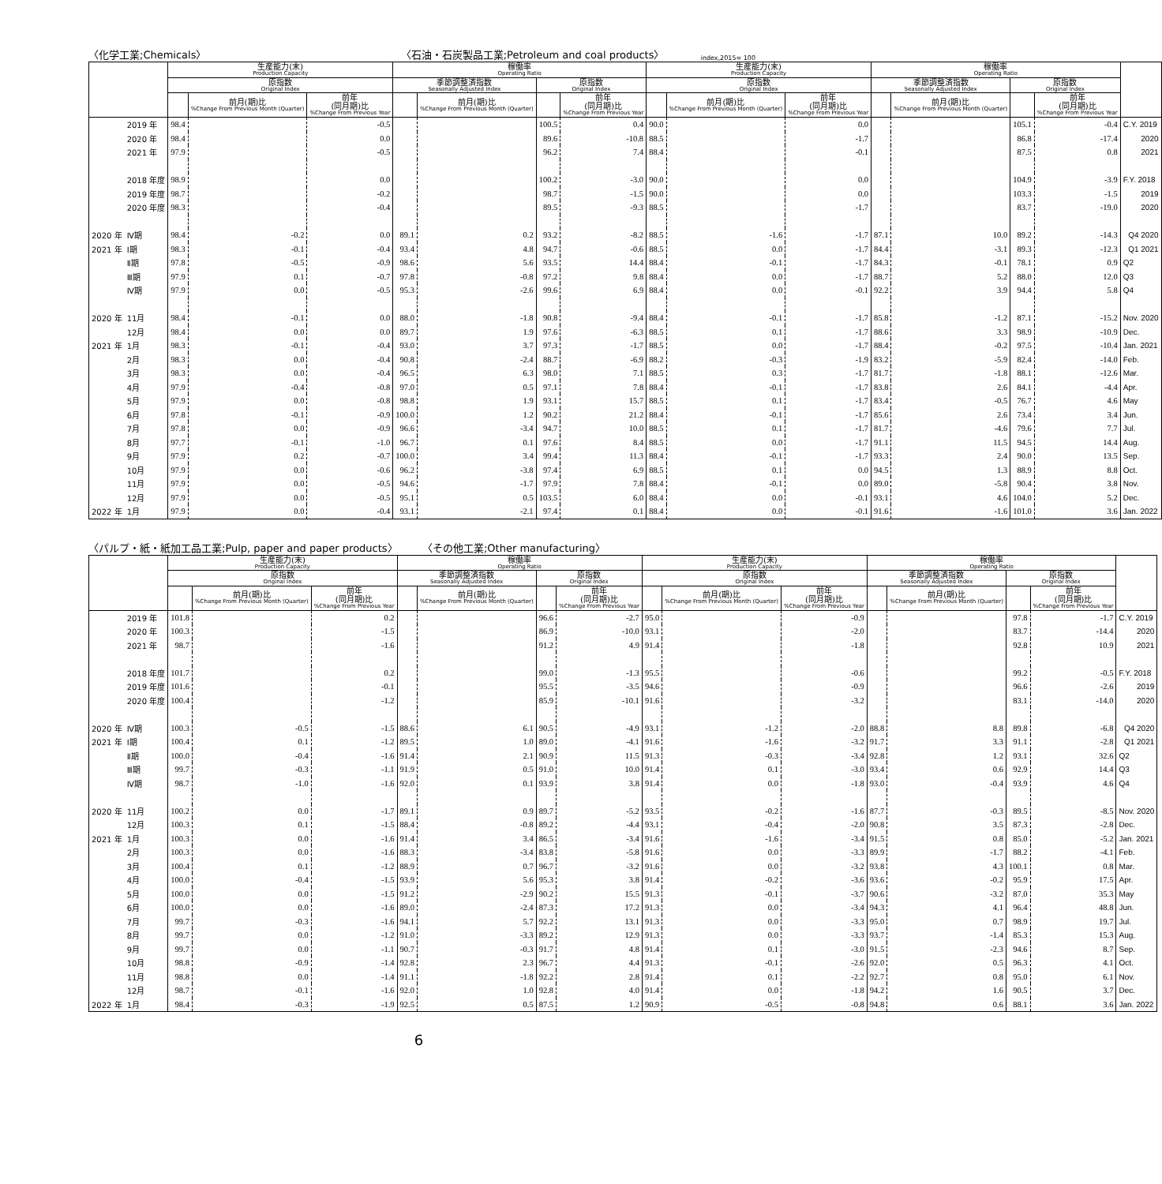〈化学工業;Chemicals〉 〈石油・石炭製品工業;Petroleum and coal products〉 index,2015= 100
| | | 生産能力(末) Production Capacity | | | 稼働率 Operating Ratio | | | | 生産能力(末) Production Capacity | | | 稼働率 Operating Ratio | | | | |
| --- | --- | --- | --- | --- | --- | --- | --- | --- | --- | --- | --- | --- | --- | --- | --- | --- |
| | | 原指数 Original Index | | | 季節調整済指数 Seasonally Adjusted Index | | 原指数 Original Index | | 原指数 Original Index | | | 季節調整済指数 Seasonally Adjusted Index | | 原指数 Original Index | | |
| | | | 前月(期)比 %Change From Previous Month (Quarter) | 前年 (同月期)比 %Change From Previous Year | | 前月(期)比 %Change From Previous Month (Quarter) | | 前年 (同月期)比 %Change From Previous Year | | 前月(期)比 %Change From Previous Month (Quarter) | 前年 (同月期)比 %Change From Previous Year | | 前月(期)比 %Change From Previous Month (Quarter) | | 前年 (同月期)比 %Change From Previous Year | |
| | 2019 年 | 98.4 | | -0.5 | | | 100.5 | 0.4 | 90.0 | | 0.0 | | | 105.1 | -0.4 | C.Y. 2019 |
| | 2020 年 | 98.4 | | 0.0 | | | 89.6 | -10.8 | 88.5 | | -1.7 | | | 86.8 | -17.4 | 2020 |
| | 2021 年 | 97.9 | | -0.5 | | | 96.2 | 7.4 | 88.4 | | -0.1 | | | 87.5 | 0.8 | 2021 |
| | 2018 年度 | 98.9 | | 0.0 | | | 100.2 | -3.0 | 90.0 | | 0.0 | | | 104.9 | -3.9 | F.Y. 2018 |
| | 2019 年度 | 98.7 | | -0.2 | | | 98.7 | -1.5 | 90.0 | | 0.0 | | | 103.3 | -1.5 | 2019 |
| | 2020 年度 | 98.3 | | -0.4 | | | 89.5 | -9.3 | 88.5 | | -1.7 | | | 83.7 | -19.0 | 2020 |
| 2020 年 | Ⅳ期 | 98.4 | -0.2 | 0.0 | 89.1 | 0.2 | 93.2 | -8.2 | 88.5 | -1.6 | -1.7 | 87.1 | 10.0 | 89.2 | -14.3 | Q4 2020 |
| 2021 年 | Ⅰ期 | 98.3 | -0.1 | -0.4 | 93.4 | 4.8 | 94.7 | -0.6 | 88.5 | 0.0 | -1.7 | 84.4 | -3.1 | 89.3 | -12.3 | Q1 2021 |
| | Ⅱ期 | 97.8 | -0.5 | -0.9 | 98.6 | 5.6 | 93.5 | 14.4 | 88.4 | -0.1 | -1.7 | 84.3 | -0.1 | 78.1 | 0.9 | Q2 |
| | Ⅲ期 | 97.9 | 0.1 | -0.7 | 97.8 | -0.8 | 97.2 | 9.8 | 88.4 | 0.0 | -1.7 | 88.7 | 5.2 | 88.0 | 12.0 | Q3 |
| | Ⅳ期 | 97.9 | 0.0 | -0.5 | 95.3 | -2.6 | 99.6 | 6.9 | 88.4 | 0.0 | -0.1 | 92.2 | 3.9 | 94.4 | 5.8 | Q4 |
| 2020 年 | 11月 | 98.4 | -0.1 | 0.0 | 88.0 | -1.8 | 90.8 | -9.4 | 88.4 | -0.1 | -1.7 | 85.8 | -1.2 | 87.1 | -15.2 | Nov. 2020 |
| | 12月 | 98.4 | 0.0 | 0.0 | 89.7 | 1.9 | 97.6 | -6.3 | 88.5 | 0.1 | -1.7 | 88.6 | 3.3 | 98.9 | -10.9 | Dec. |
| 2021 年 | 1月 | 98.3 | -0.1 | -0.4 | 93.0 | 3.7 | 97.3 | -1.7 | 88.5 | 0.0 | -1.7 | 88.4 | -0.2 | 97.5 | -10.4 | Jan. 2021 |
| | 2月 | 98.3 | 0.0 | -0.4 | 90.8 | -2.4 | 88.7 | -6.9 | 88.2 | -0.3 | -1.9 | 83.2 | -5.9 | 82.4 | -14.0 | Feb. |
| | 3月 | 98.3 | 0.0 | -0.4 | 96.5 | 6.3 | 98.0 | 7.1 | 88.5 | 0.3 | -1.7 | 81.7 | -1.8 | 88.1 | -12.6 | Mar. |
| | 4月 | 97.9 | -0.4 | -0.8 | 97.0 | 0.5 | 97.1 | 7.8 | 88.4 | -0.1 | -1.7 | 83.8 | 2.6 | 84.1 | -4.4 | Apr. |
| | 5月 | 97.9 | 0.0 | -0.8 | 98.8 | 1.9 | 93.1 | 15.7 | 88.5 | 0.1 | -1.7 | 83.4 | -0.5 | 76.7 | 4.6 | May |
| | 6月 | 97.8 | -0.1 | -0.9 | 100.0 | 1.2 | 90.2 | 21.2 | 88.4 | -0.1 | -1.7 | 85.6 | 2.6 | 73.4 | 3.4 | Jun. |
| | 7月 | 97.8 | 0.0 | -0.9 | 96.6 | -3.4 | 94.7 | 10.0 | 88.5 | 0.1 | -1.7 | 81.7 | -4.6 | 79.6 | 7.7 | Jul. |
| | 8月 | 97.7 | -0.1 | -1.0 | 96.7 | 0.1 | 97.6 | 8.4 | 88.5 | 0.0 | -1.7 | 91.1 | 11.5 | 94.5 | 14.4 | Aug. |
| | 9月 | 97.9 | 0.2 | -0.7 | 100.0 | 3.4 | 99.4 | 11.3 | 88.4 | -0.1 | -1.7 | 93.3 | 2.4 | 90.0 | 13.5 | Sep. |
| | 10月 | 97.9 | 0.0 | -0.6 | 96.2 | -3.8 | 97.4 | 6.9 | 88.5 | 0.1 | 0.0 | 94.5 | 1.3 | 88.9 | 8.8 | Oct. |
| | 11月 | 97.9 | 0.0 | -0.5 | 94.6 | -1.7 | 97.9 | 7.8 | 88.4 | -0.1 | 0.0 | 89.0 | -5.8 | 90.4 | 3.8 | Nov. |
| | 12月 | 97.9 | 0.0 | -0.5 | 95.1 | 0.5 | 103.5 | 6.0 | 88.4 | 0.0 | -0.1 | 93.1 | 4.6 | 104.0 | 5.2 | Dec. |
| 2022 年 | 1月 | 97.9 | 0.0 | -0.4 | 93.1 | -2.1 | 97.4 | 0.1 | 88.4 | 0.0 | -0.1 | 91.6 | -1.6 | 101.0 | 3.6 | Jan. 2022 |
〈パルプ・紙・紙加工品工業;Pulp, paper and paper products〉 〈その他工業;Other manufacturing〉
| | | 生産能力(末) Production Capacity | | | 稼働率 Operating Ratio | | | | 生産能力(末) Production Capacity | | | 稼働率 Operating Ratio | | | | |
| --- | --- | --- | --- | --- | --- | --- | --- | --- | --- | --- | --- | --- | --- | --- | --- | --- |
| | | 原指数 Original Index | | | 季節調整済指数 Seasonally Adjusted Index | | 原指数 Original Index | | 原指数 Original Index | | | 季節調整済指数 Seasonally Adjusted Index | | 原指数 Original Index | | |
| | | | 前月(期)比 %Change From Previous Month (Quarter) | 前年 (同月期)比 %Change From Previous Year | | 前月(期)比 %Change From Previous Month (Quarter) | | 前年 (同月期)比 %Change From Previous Year | | 前月(期)比 %Change From Previous Month (Quarter) | 前年 (同月期)比 %Change From Previous Year | | 前月(期)比 %Change From Previous Month (Quarter) | | 前年 (同月期)比 %Change From Previous Year | |
| | 2019 年 | 101.8 | | 0.2 | | | 96.6 | -2.7 | 95.0 | | -0.9 | | | 97.8 | -1.7 | C.Y. 2019 |
| | 2020 年 | 100.3 | | -1.5 | | | 86.9 | -10.0 | 93.1 | | -2.0 | | | 83.7 | -14.4 | 2020 |
| | 2021 年 | 98.7 | | -1.6 | | | 91.2 | 4.9 | 91.4 | | -1.8 | | | 92.8 | 10.9 | 2021 |
| | 2018 年度 | 101.7 | | 0.2 | | | 99.0 | -1.3 | 95.5 | | -0.6 | | | 99.2 | -0.5 | F.Y. 2018 |
| | 2019 年度 | 101.6 | | -0.1 | | | 95.5 | -3.5 | 94.6 | | -0.9 | | | 96.6 | -2.6 | 2019 |
| | 2020 年度 | 100.4 | | -1.2 | | | 85.9 | -10.1 | 91.6 | | -3.2 | | | 83.1 | -14.0 | 2020 |
| 2020 年 | Ⅳ期 | 100.3 | -0.5 | -1.5 | 88.6 | 6.1 | 90.5 | -4.9 | 93.1 | -1.2 | -2.0 | 88.8 | 8.8 | 89.8 | -6.8 | Q4 2020 |
| 2021 年 | Ⅰ期 | 100.4 | 0.1 | -1.2 | 89.5 | 1.0 | 89.0 | -4.1 | 91.6 | -1.6 | -3.2 | 91.7 | 3.3 | 91.1 | -2.8 | Q1 2021 |
| | Ⅱ期 | 100.0 | -0.4 | -1.6 | 91.4 | 2.1 | 90.9 | 11.5 | 91.3 | -0.3 | -3.4 | 92.8 | 1.2 | 93.1 | 32.6 | Q2 |
| | Ⅲ期 | 99.7 | -0.3 | -1.1 | 91.9 | 0.5 | 91.0 | 10.0 | 91.4 | 0.1 | -3.0 | 93.4 | 0.6 | 92.9 | 14.4 | Q3 |
| | Ⅳ期 | 98.7 | -1.0 | -1.6 | 92.0 | 0.1 | 93.9 | 3.8 | 91.4 | 0.0 | -1.8 | 93.0 | -0.4 | 93.9 | 4.6 | Q4 |
| 2020 年 | 11月 | 100.2 | 0.0 | -1.7 | 89.1 | 0.9 | 89.7 | -5.2 | 93.5 | -0.2 | -1.6 | 87.7 | -0.3 | 89.5 | -8.5 | Nov. 2020 |
| | 12月 | 100.3 | 0.1 | -1.5 | 88.4 | -0.8 | 89.2 | -4.4 | 93.1 | -0.4 | -2.0 | 90.8 | 3.5 | 87.3 | -2.8 | Dec. |
| 2021 年 | 1月 | 100.3 | 0.0 | -1.6 | 91.4 | 3.4 | 86.5 | -3.4 | 91.6 | -1.6 | -3.4 | 91.5 | 0.8 | 85.0 | -5.2 | Jan. 2021 |
| | 2月 | 100.3 | 0.0 | -1.6 | 88.3 | -3.4 | 83.8 | -5.8 | 91.6 | 0.0 | -3.3 | 89.9 | -1.7 | 88.2 | -4.1 | Feb. |
| | 3月 | 100.4 | 0.1 | -1.2 | 88.9 | 0.7 | 96.7 | -3.2 | 91.6 | 0.0 | -3.2 | 93.8 | 4.3 | 100.1 | 0.8 | Mar. |
| | 4月 | 100.0 | -0.4 | -1.5 | 93.9 | 5.6 | 95.3 | 3.8 | 91.4 | -0.2 | -3.6 | 93.6 | -0.2 | 95.9 | 17.5 | Apr. |
| | 5月 | 100.0 | 0.0 | -1.5 | 91.2 | -2.9 | 90.2 | 15.5 | 91.3 | -0.1 | -3.7 | 90.6 | -3.2 | 87.0 | 35.3 | May |
| | 6月 | 100.0 | 0.0 | -1.6 | 89.0 | -2.4 | 87.3 | 17.2 | 91.3 | 0.0 | -3.4 | 94.3 | 4.1 | 96.4 | 48.8 | Jun. |
| | 7月 | 99.7 | -0.3 | -1.6 | 94.1 | 5.7 | 92.2 | 13.1 | 91.3 | 0.0 | -3.3 | 95.0 | 0.7 | 98.9 | 19.7 | Jul. |
| | 8月 | 99.7 | 0.0 | -1.2 | 91.0 | -3.3 | 89.2 | 12.9 | 91.3 | 0.0 | -3.3 | 93.7 | -1.4 | 85.3 | 15.3 | Aug. |
| | 9月 | 99.7 | 0.0 | -1.1 | 90.7 | -0.3 | 91.7 | 4.8 | 91.4 | 0.1 | -3.0 | 91.5 | -2.3 | 94.6 | 8.7 | Sep. |
| | 10月 | 98.8 | -0.9 | -1.4 | 92.8 | 2.3 | 96.7 | 4.4 | 91.3 | -0.1 | -2.6 | 92.0 | 0.5 | 96.3 | 4.1 | Oct. |
| | 11月 | 98.8 | 0.0 | -1.4 | 91.1 | -1.8 | 92.2 | 2.8 | 91.4 | 0.1 | -2.2 | 92.7 | 0.8 | 95.0 | 6.1 | Nov. |
| | 12月 | 98.7 | -0.1 | -1.6 | 92.0 | 1.0 | 92.8 | 4.0 | 91.4 | 0.0 | -1.8 | 94.2 | 1.6 | 90.5 | 3.7 | Dec. |
| 2022 年 | 1月 | 98.4 | -0.3 | -1.9 | 92.5 | 0.5 | 87.5 | 1.2 | 90.9 | -0.5 | -0.8 | 94.8 | 0.6 | 88.1 | 3.6 | Jan. 2022 |
6